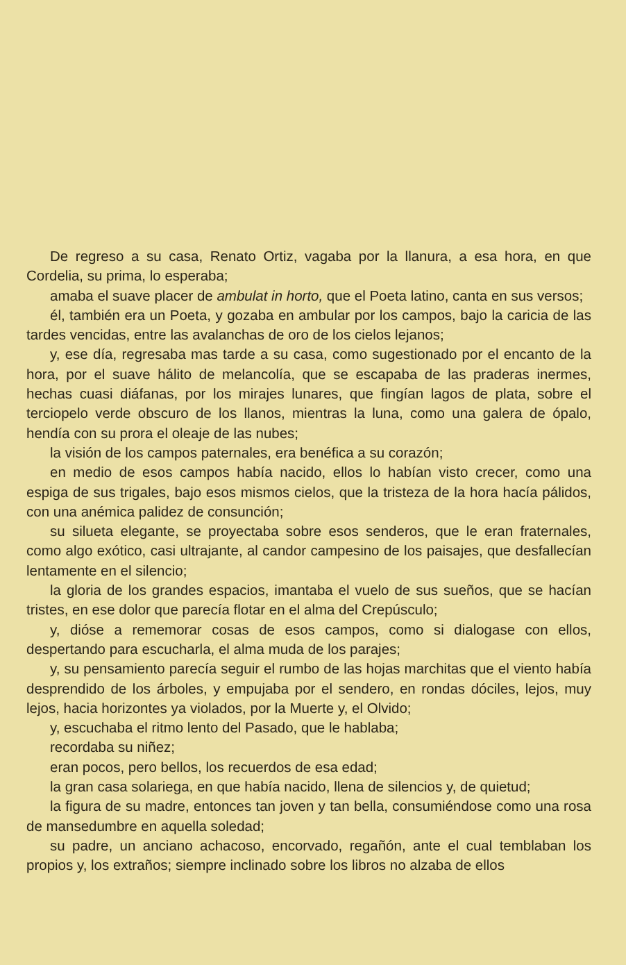De regreso a su casa, Renato Ortiz, vagaba por la llanura, a esa hora, en que Cordelia, su prima, lo esperaba;
amaba el suave placer de ambulat in horto, que el Poeta latino, canta en sus versos;
él, también era un Poeta, y gozaba en ambular por los campos, bajo la caricia de las tardes vencidas, entre las avalanchas de oro de los cielos lejanos;
y, ese día, regresaba mas tarde a su casa, como sugestionado por el encanto de la hora, por el suave hálito de melancolía, que se escapaba de las praderas inermes, hechas cuasi diáfanas, por los mirajes lunares, que fingían lagos de plata, sobre el terciopelo verde obscuro de los llanos, mientras la luna, como una galera de ópalo, hendía con su prora el oleaje de las nubes;
la visión de los campos paternales, era benéfica a su corazón;
en medio de esos campos había nacido, ellos lo habían visto crecer, como una espiga de sus trigales, bajo esos mismos cielos, que la tristeza de la hora hacía pálidos, con una anémica palidez de consunción;
su silueta elegante, se proyectaba sobre esos senderos, que le eran fraternales, como algo exótico, casi ultrajante, al candor campesino de los paisajes, que desfallecían lentamente en el silencio;
la gloria de los grandes espacios, imantaba el vuelo de sus sueños, que se hacían tristes, en ese dolor que parecía flotar en el alma del Crepúsculo;
y, dióse a rememorar cosas de esos campos, como si dialogase con ellos, despertando para escucharla, el alma muda de los parajes;
y, su pensamiento parecía seguir el rumbo de las hojas marchitas que el viento había desprendido de los árboles, y empujaba por el sendero, en rondas dóciles, lejos, muy lejos, hacia horizontes ya violados, por la Muerte y, el Olvido;
y, escuchaba el ritmo lento del Pasado, que le hablaba;
recordaba su niñez;
eran pocos, pero bellos, los recuerdos de esa edad;
la gran casa solariega, en que había nacido, llena de silencios y, de quietud;
la figura de su madre, entonces tan joven y tan bella, consumiéndose como una rosa de mansedumbre en aquella soledad;
su padre, un anciano achacoso, encorvado, regañón, ante el cual temblaban los propios y, los extraños; siempre inclinado sobre los libros no alzaba de ellos